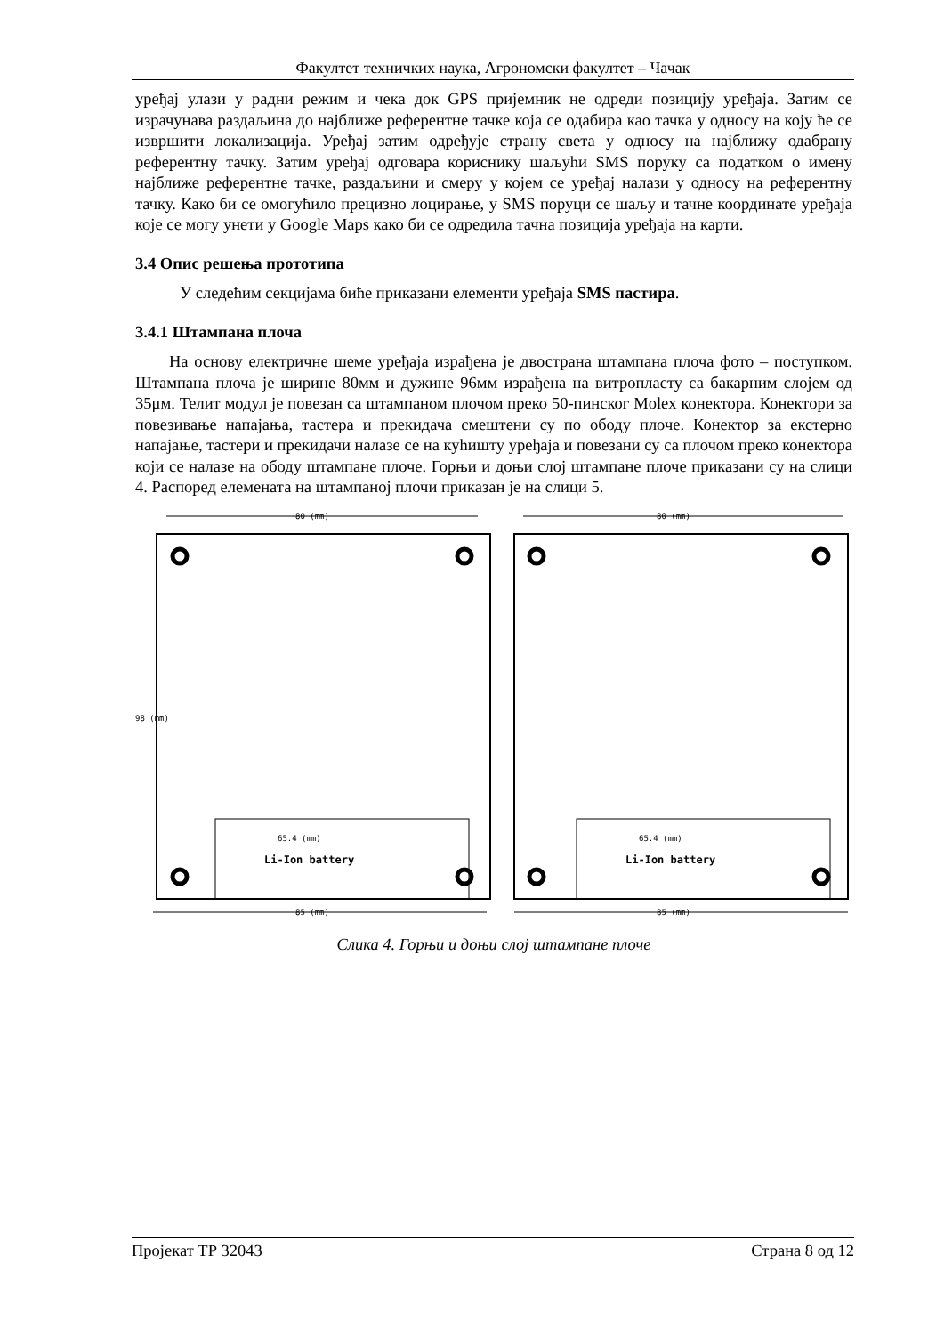Факултет техничких наука, Агрономски факултет – Чачак
уређај улази у радни режим и чека док GPS пријемник не одреди позицију уређаја. Затим се израчунава раздаљина до најближе референтне тачке која се одабира као тачка у односу на коју ће се извршити локализација. Уређај затим одређује страну света у односу на најближу одабрану референтну тачку. Затим уређај одговара кориснику шаљући SMS поруку са податком о имену најближе референтне тачке, раздаљини и смеру у којем се уређај налази у односу на референтну тачку. Како би се омогућило прецизно лоцирање, у SMS поруци се шаљу и тачне координате уређаја које се могу унети у Google Maps како би се одредила тачна позиција уређаја на карти.
3.4 Опис решења прототипа
У следећим секцијама биће приказани елементи уређаја SMS пастира.
3.4.1 Штампана плоча
На основу електричне шеме уређаја израђена је двострана штампана плоча фото – поступком. Штампана плоча је ширине 80мм и дужине 96мм израђена на витропласту са бакарним слојем од 35μм. Телит модул је повезан са штампаном плочом преко 50-пинског Molex конектора. Конектори за повезивање напајања, тастера и прекидача смештени су по ободу плоче. Конектор за екстерно напајање, тастери и прекидачи налазе се на кућишту уређаја и повезани су са плочом преко конектора који се налазе на ободу штампане плоче. Горњи и доњи слој штампане плоче приказани су на слици 4. Распоред елемената на штампаној плочи приказан је на слици 5.
80 (mm)
98 (mm)
65.4 (mm)
Li-Ion battery
85 (mm)
80 (mm)
65.4 (mm)
Li-Ion battery
85 (mm)
Слика 4. Горњи и доњи слој штампане плоче
Пројекат ТР 32043 Страна 8 од 12